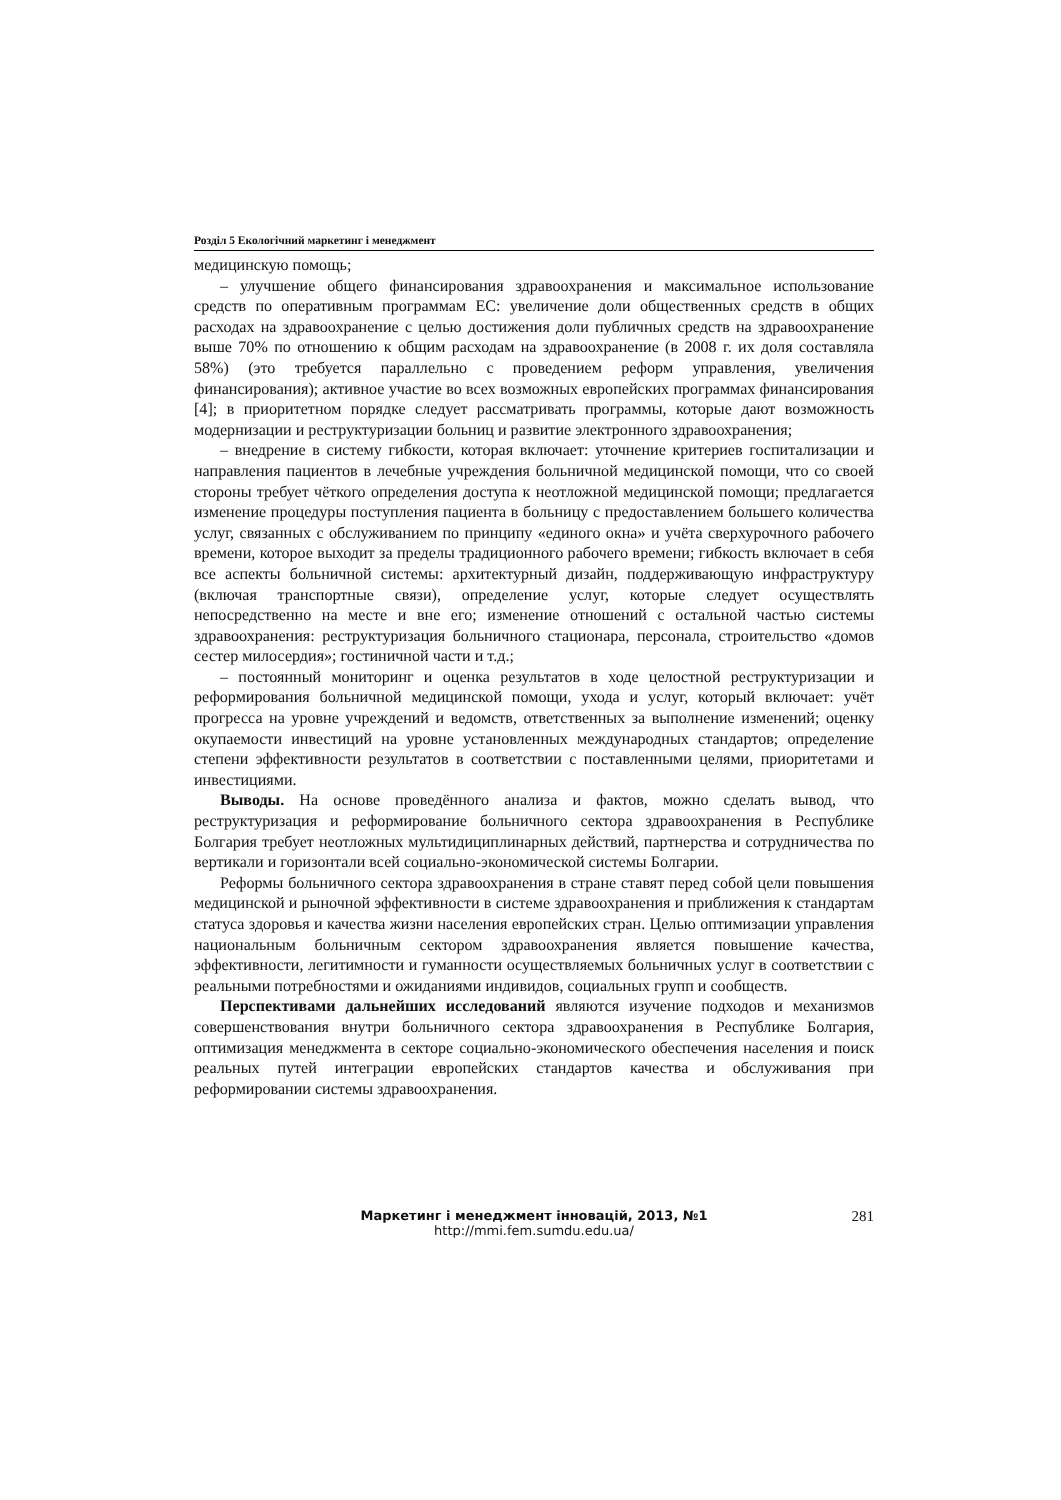Розділ 5 Екологічний маркетинг і менеджмент
медицинскую помощь;
– улучшение общего финансирования здравоохранения и максимальное использование средств по оперативным программам ЕС: увеличение доли общественных средств в общих расходах на здравоохранение с целью достижения доли публичных средств на здравоохранение выше 70% по отношению к общим расходам на здравоохранение (в 2008 г. их доля составляла 58%) (это требуется параллельно с проведением реформ управления, увеличения финансирования); активное участие во всех возможных европейских программах финансирования [4]; в приоритетном порядке следует рассматривать программы, которые дают возможность модернизации и реструктуризации больниц и развитие электронного здравоохранения;
– внедрение в систему гибкости, которая включает: уточнение критериев госпитализации и направления пациентов в лечебные учреждения больничной медицинской помощи, что со своей стороны требует чёткого определения доступа к неотложной медицинской помощи; предлагается изменение процедуры поступления пациента в больницу с предоставлением большего количества услуг, связанных с обслуживанием по принципу «единого окна» и учёта сверхурочного рабочего времени, которое выходит за пределы традиционного рабочего времени; гибкость включает в себя все аспекты больничной системы: архитектурный дизайн, поддерживающую инфраструктуру (включая транспортные связи), определение услуг, которые следует осуществлять непосредственно на месте и вне его; изменение отношений с остальной частью системы здравоохранения: реструктуризация больничного стационара, персонала, строительство «домов сестер милосердия»; гостиничной части и т.д.;
– постоянный мониторинг и оценка результатов в ходе целостной реструктуризации и реформирования больничной медицинской помощи, ухода и услуг, который включает: учёт прогресса на уровне учреждений и ведомств, ответственных за выполнение изменений; оценку окупаемости инвестиций на уровне установленных международных стандартов; определение степени эффективности результатов в соответствии с поставленными целями, приоритетами и инвестициями.
Выводы. На основе проведённого анализа и фактов, можно сделать вывод, что реструктуризация и реформирование больничного сектора здравоохранения в Республике Болгария требует неотложных мультидициплинарных действий, партнерства и сотрудничества по вертикали и горизонтали всей социально-экономической системы Болгарии.
Реформы больничного сектора здравоохранения в стране ставят перед собой цели повышения медицинской и рыночной эффективности в системе здравоохранения и приближения к стандартам статуса здоровья и качества жизни населения европейских стран. Целью оптимизации управления национальным больничным сектором здравоохранения является повышение качества, эффективности, легитимности и гуманности осуществляемых больничных услуг в соответствии с реальными потребностями и ожиданиями индивидов, социальных групп и сообществ.
Перспективами дальнейших исследований являются изучение подходов и механизмов совершенствования внутри больничного сектора здравоохранения в Республике Болгария, оптимизация менеджмента в секторе социально-экономического обеспечения населения и поиск реальных путей интеграции европейских стандартов качества и обслуживания при реформировании системы здравоохранения.
Маркетинг і менеджмент інновацій, 2013, №1
http://mmi.fem.sumdu.edu.ua/
281